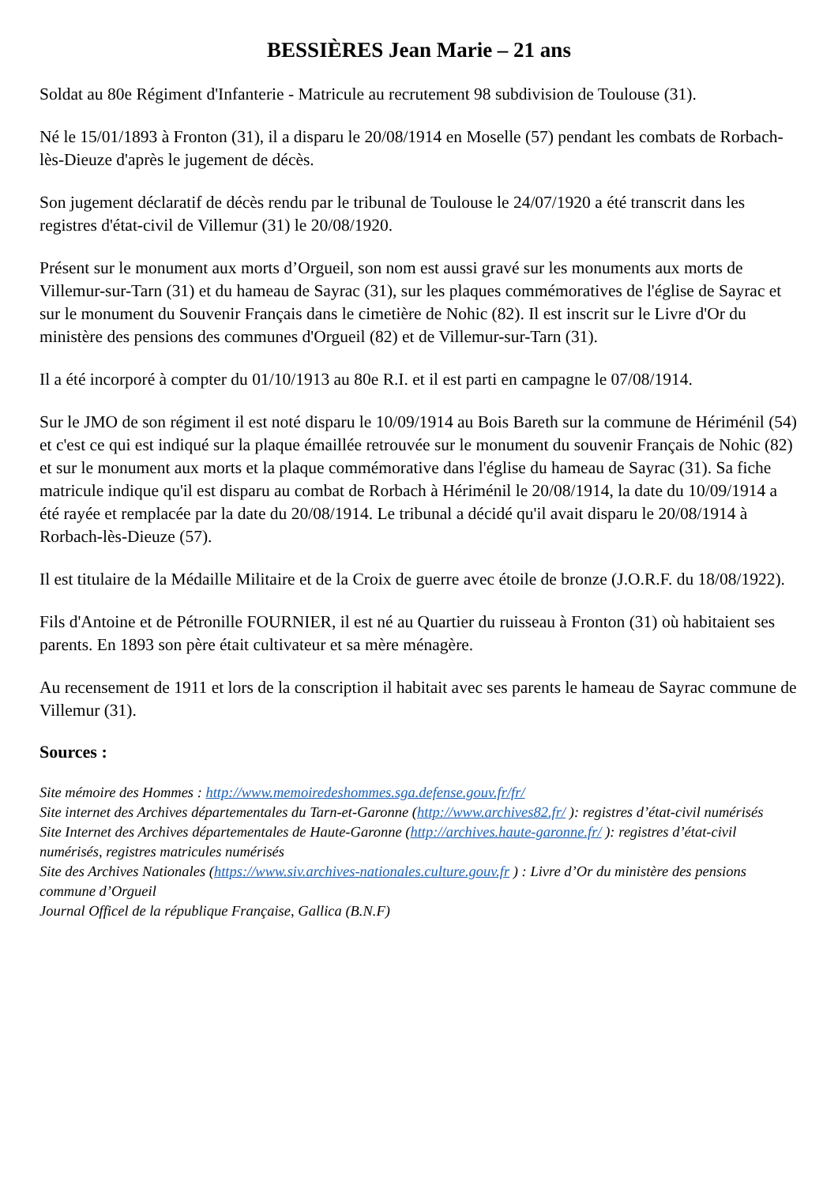BESSIÈRES Jean Marie – 21 ans
Soldat au 80e Régiment d'Infanterie - Matricule au recrutement 98 subdivision de Toulouse (31).
Né le 15/01/1893 à Fronton (31), il a disparu le 20/08/1914 en Moselle (57) pendant les combats de Rorbach-lès-Dieuze d'après le jugement de décès.
Son jugement déclaratif de décès rendu par le tribunal de Toulouse le 24/07/1920 a été transcrit dans les registres d'état-civil de Villemur (31) le 20/08/1920.
Présent sur le monument aux morts d’Orgueil, son nom est aussi gravé sur les monuments aux morts de Villemur-sur-Tarn (31) et du hameau de Sayrac (31), sur les plaques commémoratives de l'église de Sayrac et sur le monument du Souvenir Français dans le cimetière de Nohic (82). Il est inscrit sur le Livre d'Or du ministère des pensions des communes d'Orgueil (82) et de Villemur-sur-Tarn (31).
Il a été incorporé à compter du 01/10/1913 au 80e R.I. et il est parti en campagne le 07/08/1914.
Sur le JMO de son régiment il est noté disparu le 10/09/1914 au Bois Bareth sur la commune de Hériménil (54) et c'est ce qui est indiqué sur la plaque émaillée retrouvée sur le monument du souvenir Français de Nohic (82) et sur le monument aux morts et la plaque commémorative dans l'église du hameau de Sayrac (31). Sa fiche matricule indique qu'il est disparu au combat de Rorbach à Hériménil le 20/08/1914, la date du 10/09/1914 a été rayée et remplacée par la date du 20/08/1914. Le tribunal a décidé qu'il avait disparu le 20/08/1914 à Rorbach-lès-Dieuze (57).
Il est titulaire de la Médaille Militaire et de la Croix de guerre avec étoile de bronze (J.O.R.F. du 18/08/1922).
Fils d'Antoine et de Pétronille FOURNIER, il est né au Quartier du ruisseau à Fronton (31) où habitaient ses parents. En 1893 son père était cultivateur et sa mère ménagère.
Au recensement de 1911 et lors de la conscription il habitait avec ses parents le hameau de Sayrac commune de Villemur (31).
Sources :
Site mémoire des Hommes : http://www.memoiredeshommes.sga.defense.gouv.fr/fr/
Site internet des Archives départementales du Tarn-et-Garonne (http://www.archives82.fr/ ): registres d’état-civil numérisés
Site Internet des Archives départementales de Haute-Garonne (http://archives.haute-garonne.fr/ ): registres d’état-civil numérisés, registres matricules numérisés
Site des Archives Nationales (https://www.siv.archives-nationales.culture.gouv.fr ) : Livre d’Or du ministère des pensions commune d’Orgueil
Journal Officel de la république Française, Gallica (B.N.F)